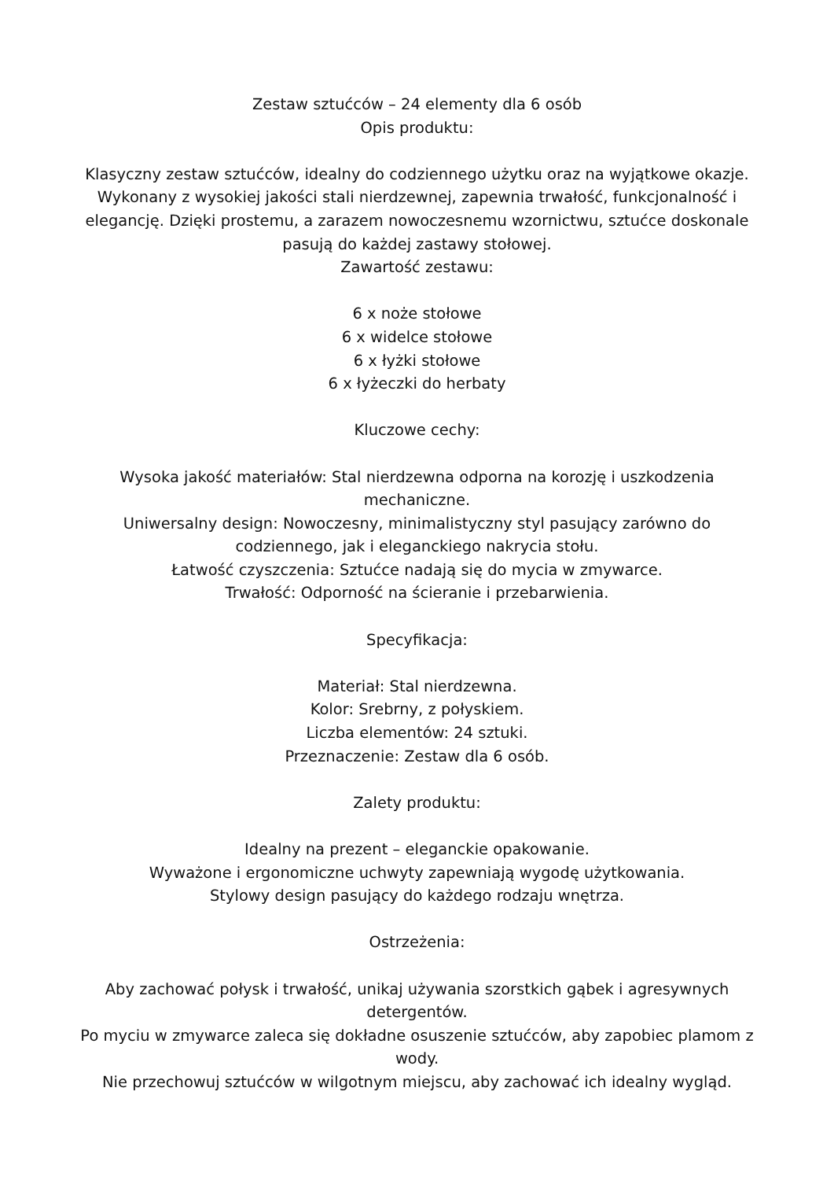Zestaw sztućców – 24 elementy dla 6 osób
Opis produktu:
Klasyczny zestaw sztućców, idealny do codziennego użytku oraz na wyjątkowe okazje. Wykonany z wysokiej jakości stali nierdzewnej, zapewnia trwałość, funkcjonalność i elegancję. Dzięki prostemu, a zarazem nowoczesnemu wzornictwu, sztućce doskonale pasują do każdej zastawy stołowej.
Zawartość zestawu:
6 x noże stołowe
6 x widelce stołowe
6 x łyżki stołowe
6 x łyżeczki do herbaty
Kluczowe cechy:
Wysoka jakość materiałów: Stal nierdzewna odporna na korozję i uszkodzenia mechaniczne.
Uniwersalny design: Nowoczesny, minimalistyczny styl pasujący zarówno do codziennego, jak i eleganckiego nakrycia stołu.
Łatwość czyszczenia: Sztućce nadają się do mycia w zmywarce.
Trwałość: Odporność na ścieranie i przebarwienia.
Specyfikacja:
Materiał: Stal nierdzewna.
Kolor: Srebrny, z połyskiem.
Liczba elementów: 24 sztuki.
Przeznaczenie: Zestaw dla 6 osób.
Zalety produktu:
Idealny na prezent – eleganckie opakowanie.
Wyważone i ergonomiczne uchwyty zapewniają wygodę użytkowania.
Stylowy design pasujący do każdego rodzaju wnętrza.
Ostrzeżenia:
Aby zachować połysk i trwałość, unikaj używania szorstkich gąbek i agresywnych detergentów.
Po myciu w zmywarce zaleca się dokładne osuszenie sztućców, aby zapobiec plamom z wody.
Nie przechowuj sztućców w wilgotnym miejscu, aby zachować ich idealny wygląd.